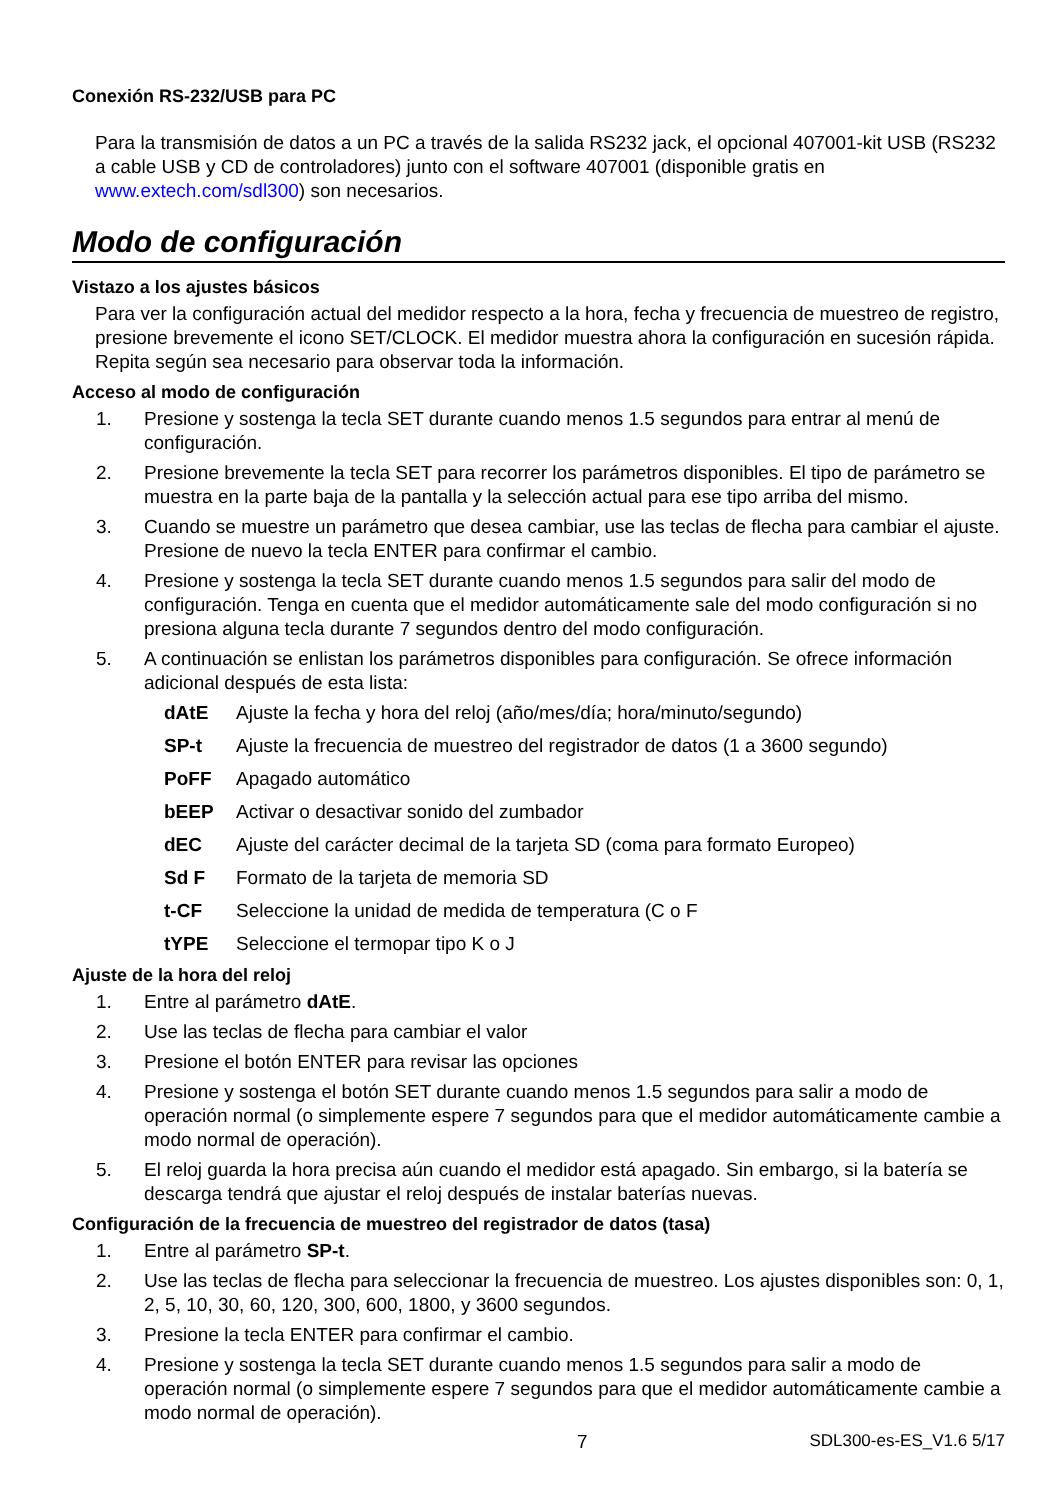Conexión RS-232/USB para PC
Para la transmisión de datos a un PC a través de la salida RS232 jack, el opcional 407001-kit USB (RS232 a cable USB y CD de controladores) junto con el software 407001 (disponible gratis en www.extech.com/sdl300) son necesarios.
Modo de configuración
Vistazo a los ajustes básicos
Para ver la configuración actual del medidor respecto a la hora, fecha y frecuencia de muestreo de registro, presione brevemente el icono SET/CLOCK. El medidor muestra ahora la configuración en sucesión rápida. Repita según sea necesario para observar toda la información.
Acceso al modo de configuración
1. Presione y sostenga la tecla SET durante cuando menos 1.5 segundos para entrar al menú de configuración.
2. Presione brevemente la tecla SET para recorrer los parámetros disponibles. El tipo de parámetro se muestra en la parte baja de la pantalla y la selección actual para ese tipo arriba del mismo.
3. Cuando se muestre un parámetro que desea cambiar, use las teclas de flecha para cambiar el ajuste. Presione de nuevo la tecla ENTER para confirmar el cambio.
4. Presione y sostenga la tecla SET durante cuando menos 1.5 segundos para salir del modo de configuración. Tenga en cuenta que el medidor automáticamente sale del modo configuración si no presiona alguna tecla durante 7 segundos dentro del modo configuración.
5. A continuación se enlistan los parámetros disponibles para configuración. Se ofrece información adicional después de esta lista:
dAtE Ajuste la fecha y hora del reloj (año/mes/día; hora/minuto/segundo)
SP-t Ajuste la frecuencia de muestreo del registrador de datos (1 a 3600 segundo)
PoFF Apagado automático
bEEP Activar o desactivar sonido del zumbador
dEC Ajuste del carácter decimal de la tarjeta SD (coma para formato Europeo)
Sd F Formato de la tarjeta de memoria SD
t-CF Seleccione la unidad de medida de temperatura (C o F
tYPE Seleccione el termopar tipo K o J
Ajuste de la hora del reloj
1. Entre al parámetro dAtE.
2. Use las teclas de flecha para cambiar el valor
3. Presione el botón ENTER para revisar las opciones
4. Presione y sostenga el botón SET durante cuando menos 1.5 segundos para salir a modo de operación normal (o simplemente espere 7 segundos para que el medidor automáticamente cambie a modo normal de operación).
5. El reloj guarda la hora precisa aún cuando el medidor está apagado. Sin embargo, si la batería se descarga tendrá que ajustar el reloj después de instalar baterías nuevas.
Configuración de la frecuencia de muestreo del registrador de datos (tasa)
1. Entre al parámetro SP-t.
2. Use las teclas de flecha para seleccionar la frecuencia de muestreo. Los ajustes disponibles son: 0, 1, 2, 5, 10, 30, 60, 120, 300, 600, 1800, y 3600 segundos.
3. Presione la tecla ENTER para confirmar el cambio.
4. Presione y sostenga la tecla SET durante cuando menos 1.5 segundos para salir a modo de operación normal (o simplemente espere 7 segundos para que el medidor automáticamente cambie a modo normal de operación).
7 SDL300-es-ES_V1.6 5/17